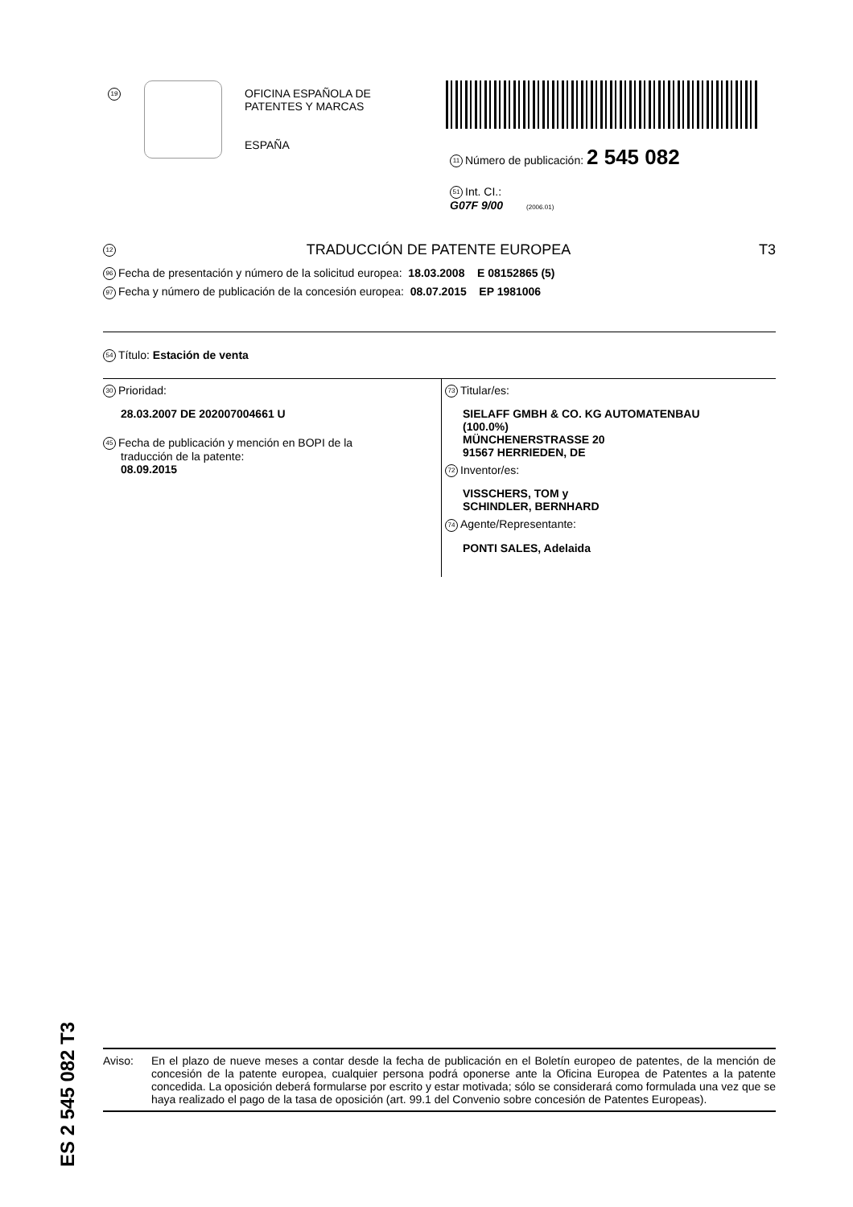19
OFICINA ESPAÑOLA DE
PATENTES Y MARCAS
ESPAÑA
11 Número de publicación: 2 545 082
51 Int. CI.:
G07F 9/00 (2006.01)
12 TRADUCCIÓN DE PATENTE EUROPEA T3
96 Fecha de presentación y número de la solicitud europea: 18.03.2008 E 08152865 (5)
97 Fecha y número de publicación de la concesión europea: 08.07.2015 EP 1981006
54 Título: Estación de venta
30 Prioridad:
28.03.2007 DE 202007004661 U
45 Fecha de publicación y mención en BOPI de la
traducción de la patente:
08.09.2015
73 Titular/es:
SIELAFF GMBH & CO. KG AUTOMATENBAU
(100.0%)
MÜNCHENERSTRASSE 20
91567 HERRIEDEN, DE
72 Inventor/es:
VISSCHERS, TOM y
SCHINDLER, BERNHARD
74 Agente/Representante:
PONTI SALES, Adelaida
ES 2 545 082 T3
Aviso: En el plazo de nueve meses a contar desde la fecha de publicación en el Boletín europeo de patentes, de la mención de concesión de la patente europea, cualquier persona podrá oponerse ante la Oficina Europea de Patentes a la patente concedida. La oposición deberá formularse por escrito y estar motivada; sólo se considerará como formulada una vez que se haya realizado el pago de la tasa de oposición (art. 99.1 del Convenio sobre concesión de Patentes Europeas).